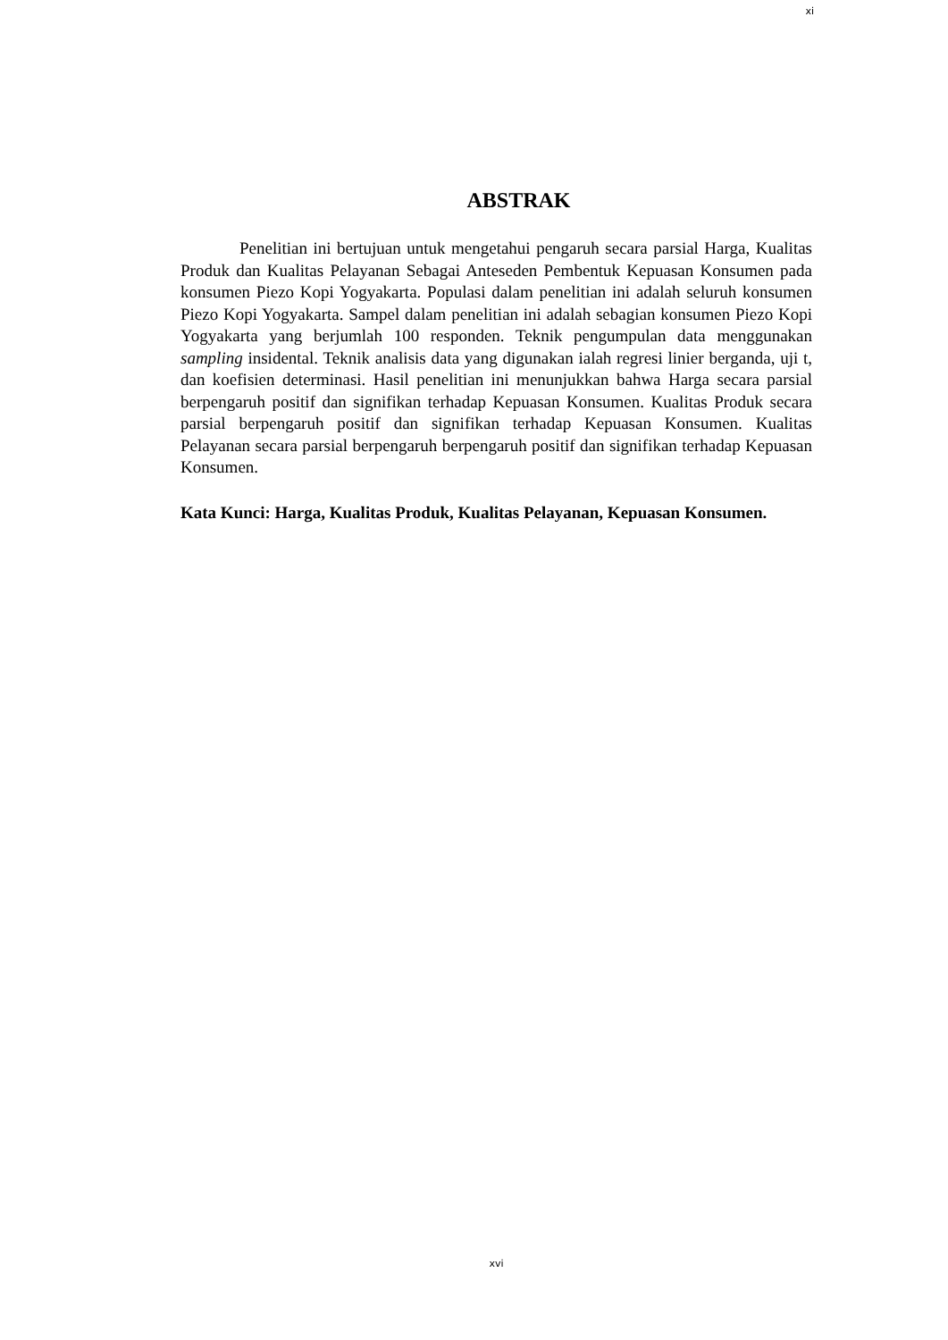xi
ABSTRAK
Penelitian ini bertujuan untuk mengetahui pengaruh secara parsial Harga, Kualitas Produk dan Kualitas Pelayanan Sebagai Anteseden Pembentuk Kepuasan Konsumen pada konsumen Piezo Kopi Yogyakarta. Populasi dalam penelitian ini adalah seluruh konsumen Piezo Kopi Yogyakarta. Sampel dalam penelitian ini adalah sebagian konsumen Piezo Kopi Yogyakarta yang berjumlah 100 responden. Teknik pengumpulan data menggunakan sampling insidental. Teknik analisis data yang digunakan ialah regresi linier berganda, uji t, dan koefisien determinasi. Hasil penelitian ini menunjukkan bahwa Harga secara parsial berpengaruh positif dan signifikan terhadap Kepuasan Konsumen. Kualitas Produk secara parsial berpengaruh positif dan signifikan terhadap Kepuasan Konsumen. Kualitas Pelayanan secara parsial berpengaruh berpengaruh positif dan signifikan terhadap Kepuasan Konsumen.
Kata Kunci: Harga, Kualitas Produk, Kualitas Pelayanan, Kepuasan Konsumen.
xvi